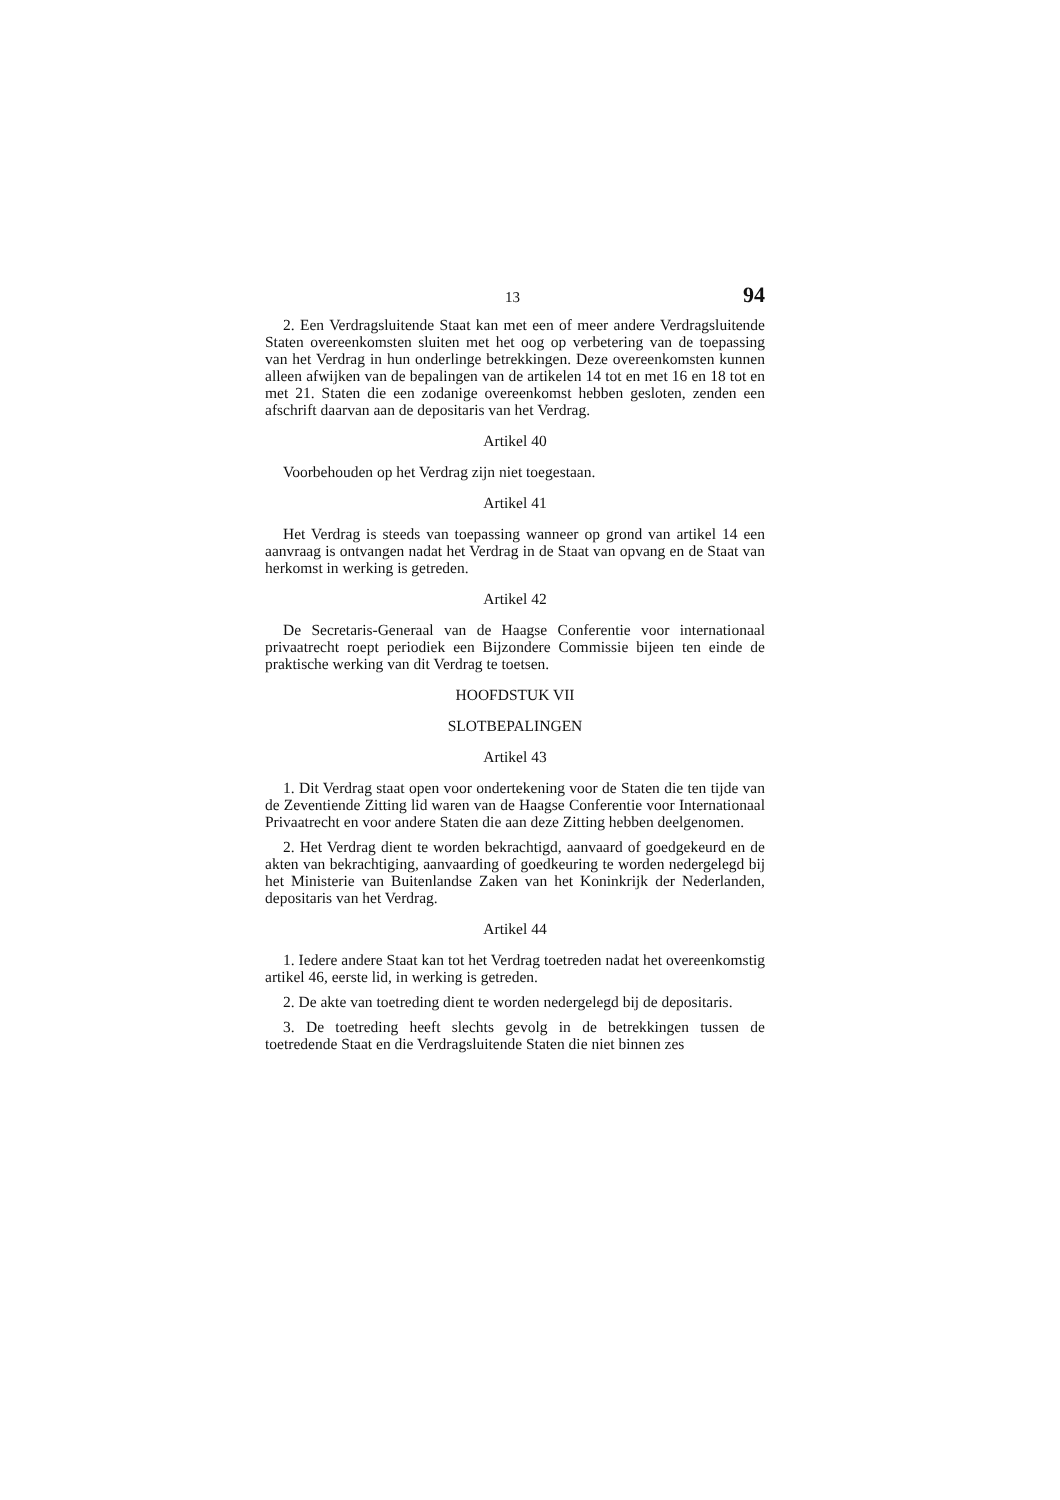13 94
2. Een Verdragsluitende Staat kan met een of meer andere Verdragsluitende Staten overeenkomsten sluiten met het oog op verbetering van de toepassing van het Verdrag in hun onderlinge betrekkingen. Deze overeenkomsten kunnen alleen afwijken van de bepalingen van de artikelen 14 tot en met 16 en 18 tot en met 21. Staten die een zodanige overeenkomst hebben gesloten, zenden een afschrift daarvan aan de depositaris van het Verdrag.
Artikel 40
Voorbehouden op het Verdrag zijn niet toegestaan.
Artikel 41
Het Verdrag is steeds van toepassing wanneer op grond van artikel 14 een aanvraag is ontvangen nadat het Verdrag in de Staat van opvang en de Staat van herkomst in werking is getreden.
Artikel 42
De Secretaris-Generaal van de Haagse Conferentie voor internationaal privaatrecht roept periodiek een Bijzondere Commissie bijeen ten einde de praktische werking van dit Verdrag te toetsen.
HOOFDSTUK VII
SLOTBEPALINGEN
Artikel 43
1. Dit Verdrag staat open voor ondertekening voor de Staten die ten tijde van de Zeventiende Zitting lid waren van de Haagse Conferentie voor Internationaal Privaatrecht en voor andere Staten die aan deze Zitting hebben deelgenomen.
2. Het Verdrag dient te worden bekrachtigd, aanvaard of goedgekeurd en de akten van bekrachtiging, aanvaarding of goedkeuring te worden nedergelegd bij het Ministerie van Buitenlandse Zaken van het Koninkrijk der Nederlanden, depositaris van het Verdrag.
Artikel 44
1. Iedere andere Staat kan tot het Verdrag toetreden nadat het overeenkomstig artikel 46, eerste lid, in werking is getreden.
2. De akte van toetreding dient te worden nedergelegd bij de depositaris.
3. De toetreding heeft slechts gevolg in de betrekkingen tussen de toetredende Staat en die Verdragsluitende Staten die niet binnen zes